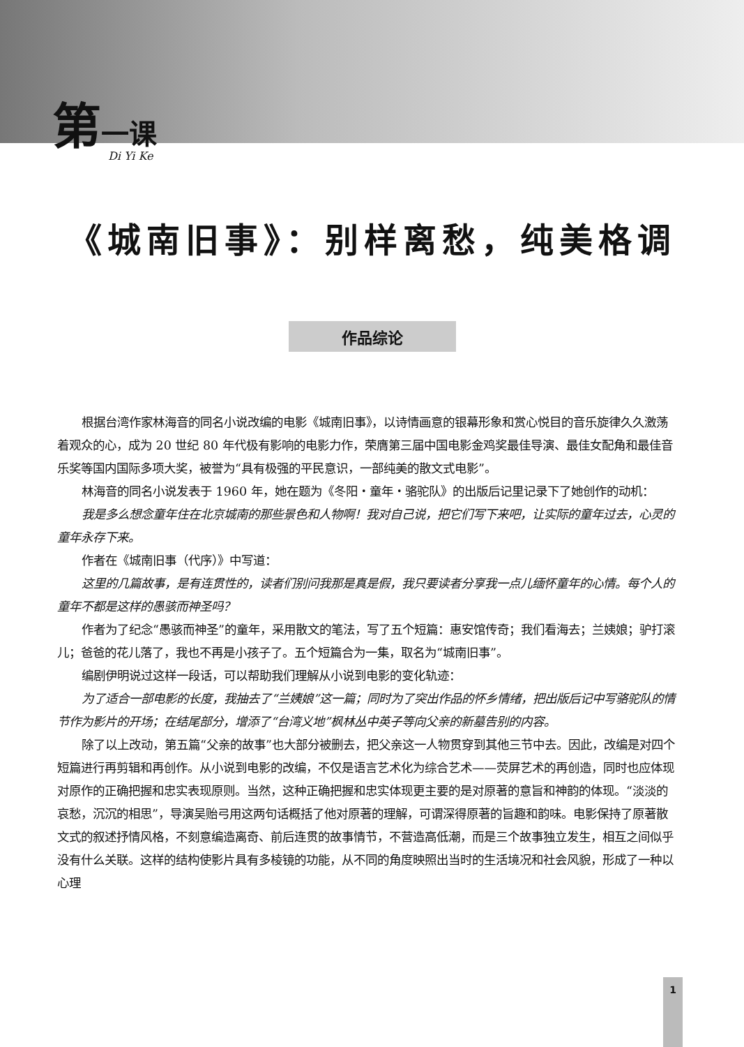第一课
Di Yi Ke
《城南旧事》：别样离愁，纯美格调
作品综论
根据台湾作家林海音的同名小说改编的电影《城南旧事》，以诗情画意的银幕形象和赏心悦目的音乐旋律久久激荡着观众的心，成为 20 世纪 80 年代极有影响的电影力作，荣膺第三届中国电影金鸡奖最佳导演、最佳女配角和最佳音乐奖等国内国际多项大奖，被誉为“具有极强的平民意识，一部纯美的散文式电影”。
林海音的同名小说发表于 1960 年，她在题为《冬阳・童年・骆驼队》的出版后记里记录下了她创作的动机：
我是多么想念童年住在北京城南的那些景色和人物啊！我对自己说，把它们写下来吧，让实际的童年过去，心灵的童年永存下来。
作者在《城南旧事（代序）》中写道：
这里的几篇故事，是有连贯性的，读者们别问我那是真是假，我只要读者分享我一点儿缅怀童年的心情。每个人的童年不都是这样的愚骇而神圣吗？
作者为了纪念“愚骇而神圣”的童年，采用散文的笔法，写了五个短篇：惠安馆传奇；我们看海去；兰姨娘；驴打滚儿；爸爸的花儿落了，我也不再是小孩子了。五个短篇合为一集，取名为“城南旧事”。
编剧伊明说过这样一段话，可以帮助我们理解从小说到电影的变化轨迹：
为了适合一部电影的长度，我抽去了“兰姨娘”这一篇；同时为了突出作品的怀乡情绪，把出版后记中写骆驼队的情节作为影片的开场；在结尾部分，增添了“台湾义地”枫林丛中英子等向父亲的新墓告别的内容。
除了以上改动，第五篇“父亲的故事”也大部分被删去，把父亲这一人物贯穿到其他三节中去。因此，改编是对四个短篇进行再剪辑和再创作。从小说到电影的改编，不仅是语言艺术化为综合艺术——荧屏艺术的再创造，同时也应体现对原作的正确把握和忠实表现原则。当然，这种正确把握和忠实体现更主要的是对原著的意旨和神韵的体现。“淡淡的哀愁，沉沉的相思”，导演吴贻弓用这两句话概括了他对原著的理解，可谓深得原著的旨趣和韵味。电影保持了原著散文式的叙述抒情风格，不刻意编造离奇、前后连贯的故事情节，不营造高低潮，而是三个故事独立发生，相互之间似乎没有什么关联。这样的结构使影片具有多棱镜的功能，从不同的角度映照出当时的生活境况和社会风貌，形成了一种以心理
1